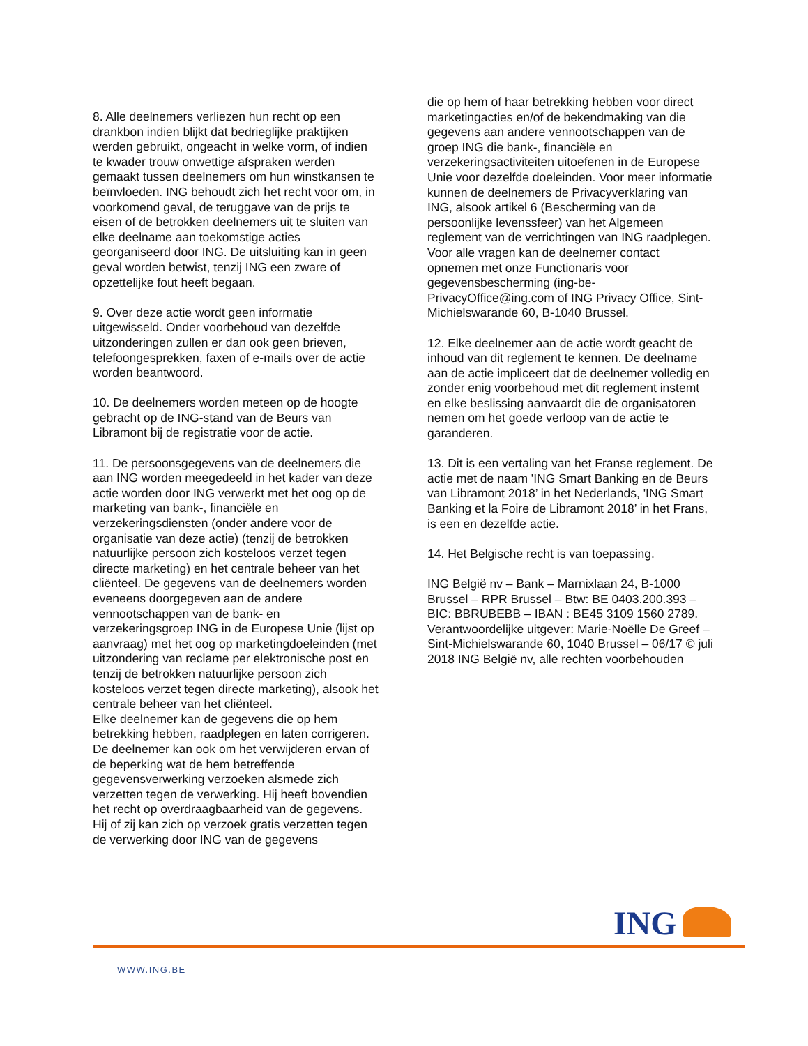8. Alle deelnemers verliezen hun recht op een drankbon indien blijkt dat bedrieglijke praktijken werden gebruikt, ongeacht in welke vorm, of indien te kwader trouw onwettige afspraken werden gemaakt tussen deelnemers om hun winstkansen te beïnvloeden. ING behoudt zich het recht voor om, in voorkomend geval, de teruggave van de prijs te eisen of de betrokken deelnemers uit te sluiten van elke deelname aan toekomstige acties georganiseerd door ING. De uitsluiting kan in geen geval worden betwist, tenzij ING een zware of opzettelijke fout heeft begaan.
9. Over deze actie wordt geen informatie uitgewisseld. Onder voorbehoud van dezelfde uitzonderingen zullen er dan ook geen brieven, telefoongesprekken, faxen of e-mails over de actie worden beantwoord.
10. De deelnemers worden meteen op de hoogte gebracht op de ING-stand van de Beurs van Libramont bij de registratie voor de actie.
11. De persoonsgegevens van de deelnemers die aan ING worden meegedeeld in het kader van deze actie worden door ING verwerkt met het oog op de marketing van bank-, financiële en verzekeringsdiensten (onder andere voor de organisatie van deze actie) (tenzij de betrokken natuurlijke persoon zich kosteloos verzet tegen directe marketing) en het centrale beheer van het cliënteel. De gegevens van de deelnemers worden eveneens doorgegeven aan de andere vennootschappen van de bank- en verzekeringsgroep ING in de Europese Unie (lijst op aanvraag) met het oog op marketingdoeleinden (met uitzondering van reclame per elektronische post en tenzij de betrokken natuurlijke persoon zich kosteloos verzet tegen directe marketing), alsook het centrale beheer van het cliënteel.
Elke deelnemer kan de gegevens die op hem betrekking hebben, raadplegen en laten corrigeren. De deelnemer kan ook om het verwijderen ervan of de beperking wat de hem betreffende gegevensverwerking verzoeken alsmede zich verzetten tegen de verwerking. Hij heeft bovendien het recht op overdraagbaarheid van de gegevens.
Hij of zij kan zich op verzoek gratis verzetten tegen de verwerking door ING van de gegevens
die op hem of haar betrekking hebben voor direct marketingacties en/of de bekendmaking van die gegevens aan andere vennootschappen van de groep ING die bank-, financiële en verzekeringsactiviteiten uitoefenen in de Europese Unie voor dezelfde doeleinden. Voor meer informatie kunnen de deelnemers de Privacyverklaring van ING, alsook artikel 6 (Bescherming van de persoonlijke levenssfeer) van het Algemeen reglement van de verrichtingen van ING raadplegen.
Voor alle vragen kan de deelnemer contact opnemen met onze Functionaris voor gegevensbescherming (ing-be-PrivacyOffice@ing.com of ING Privacy Office, Sint-Michielswarande 60, B-1040 Brussel.
12. Elke deelnemer aan de actie wordt geacht de inhoud van dit reglement te kennen. De deelname aan de actie impliceert dat de deelnemer volledig en zonder enig voorbehoud met dit reglement instemt en elke beslissing aanvaardt die de organisatoren nemen om het goede verloop van de actie te garanderen.
13. Dit is een vertaling van het Franse reglement. De actie met de naam 'ING Smart Banking en de Beurs van Libramont 2018’ in het Nederlands, 'ING Smart Banking et la Foire de Libramont 2018’ in het Frans, is een en dezelfde actie.
14. Het Belgische recht is van toepassing.
ING België nv – Bank – Marnixlaan 24, B-1000 Brussel – RPR Brussel – Btw: BE 0403.200.393 – BIC: BBRUBEBB – IBAN : BE45 3109 1560 2789.
Verantwoordelijke uitgever: Marie-Noëlle De Greef – Sint-Michielswarande 60, 1040 Brussel – 06/17 © juli 2018 ING België nv, alle rechten voorbehouden
ING
WWW.ING.BE